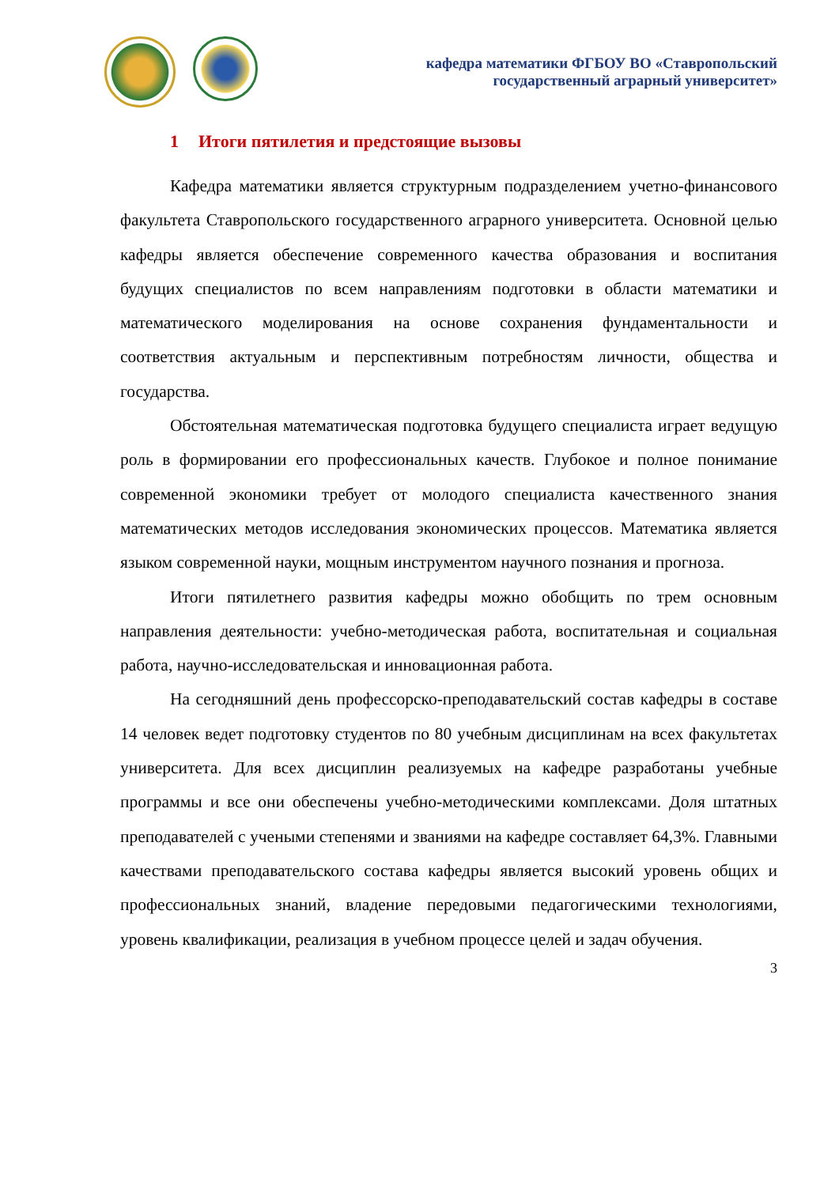кафедра математики ФГБОУ ВО «Ставропольский
государственный аграрный университет»
1 Итоги пятилетия и предстоящие вызовы
Кафедра математики является структурным подразделением учетно-финансового факультета Ставропольского государственного аграрного университета. Основной целью кафедры является обеспечение современного качества образования и воспитания будущих специалистов по всем направлениям подготовки в области математики и математического моделирования на основе сохранения фундаментальности и соответствия актуальным и перспективным потребностям личности, общества и государства.
Обстоятельная математическая подготовка будущего специалиста играет ведущую роль в формировании его профессиональных качеств. Глубокое и полное понимание современной экономики требует от молодого специалиста качественного знания математических методов исследования экономических процессов. Математика является языком современной науки, мощным инструментом научного познания и прогноза.
Итоги пятилетнего развития кафедры можно обобщить по трем основным направления деятельности: учебно-методическая работа, воспитательная и социальная работа, научно-исследовательская и инновационная работа.
На сегодняшний день профессорско-преподавательский состав кафедры в составе 14 человек ведет подготовку студентов по 80 учебным дисциплинам на всех факультетах университета. Для всех дисциплин реализуемых на кафедре разработаны учебные программы и все они обеспечены учебно-методическими комплексами. Доля штатных преподавателей с учеными степенями и званиями на кафедре составляет 64,3%. Главными качествами преподавательского состава кафедры является высокий уровень общих и профессиональных знаний, владение передовыми педагогическими технологиями, уровень квалификации, реализация в учебном процессе целей и задач обучения.
3